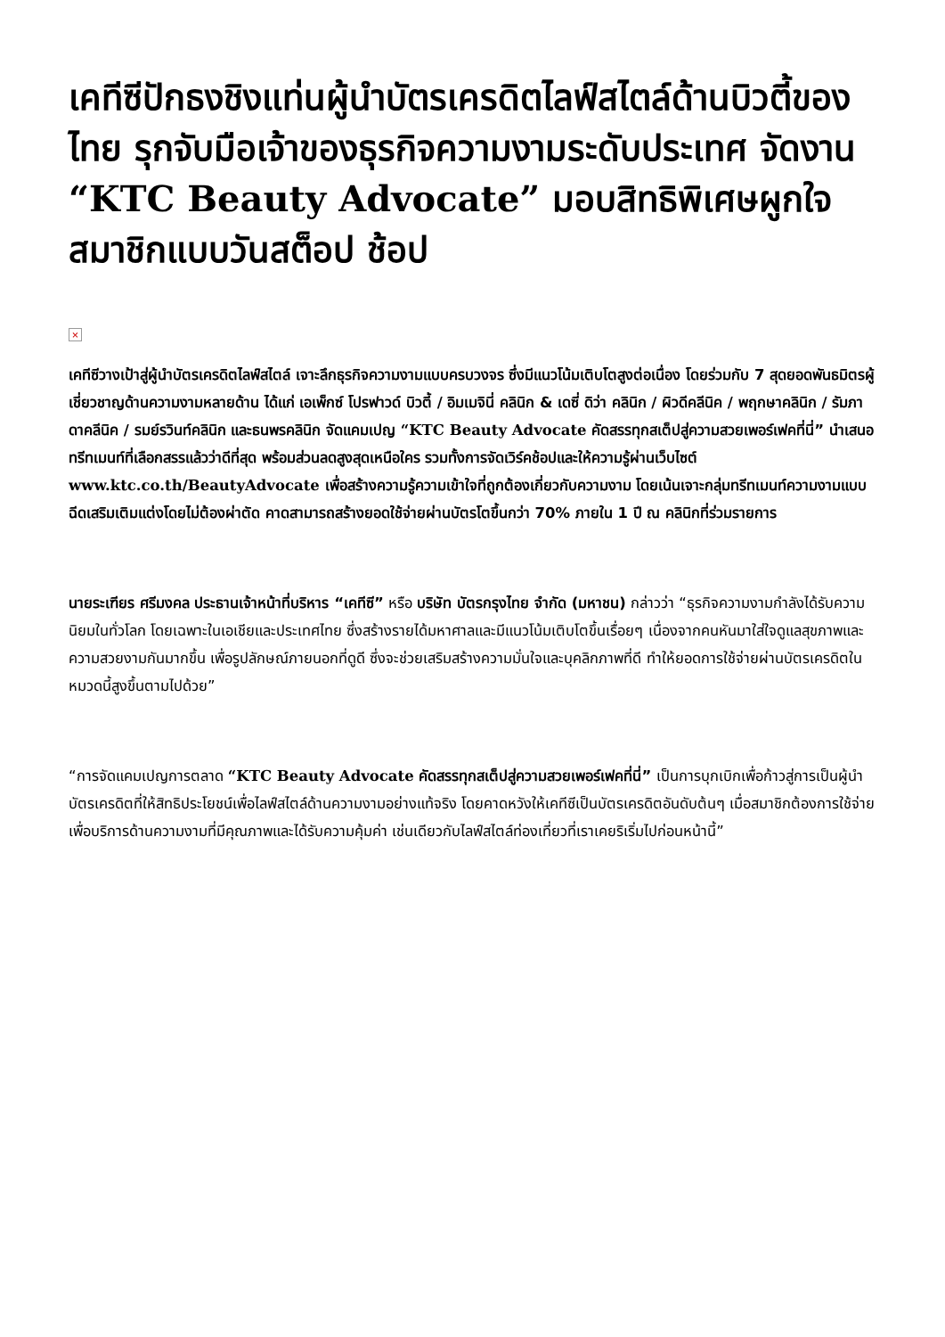เคทีซีปักธงชิงแท่นผู้นำบัตรเครดิตไลฟ์สไตล์ด้านบิวตี้ของไทย รุกจับมือเจ้าของธุรกิจความงามระดับประเทศ จัดงาน “KTC Beauty Advocate” มอบสิทธิพิเศษผูกใจสมาชิกแบบวันสต็อป ช้อป
×
เคทีซีวางเป้าสู่ผู้นำบัตรเครดิตไลฟ์สไตล์ เจาะลึกธุรกิจความงามแบบครบวงจร ซึ่งมีแนวโน้มเติบโตสูงต่อเนื่อง โดยร่วมกับ 7 สุดยอดพันธมิตรผู้เชี่ยวชาญด้านความงามหลายด้าน ได้แก่ เอเพ็กซ์ โปรฟาวด์ บิวตี้ / อิมเมจินี่ คลินิก & เดซี่ ดิว่า คลินิก / ผิวดีคลีนิค / พฤกษาคลินิก / รัมภาดาคลีนิค / รมย์รวินท์คลินิก และธนพรคลินิก จัดแคมเปญ “KTC Beauty Advocate คัดสรรทุกสเต็ปสู่ความสวยเพอร์เฟคที่นี่” นำเสนอทรีทเมนท์ที่เลือกสรรแล้วว่าดีที่สุด พร้อมส่วนลดสูงสุดเหนือใคร รวมทั้งการจัดเวิร์คช้อปและให้ความรู้ผ่านเว็บไซต์ www.ktc.co.th/BeautyAdvocate เพื่อสร้างความรู้ความเข้าใจที่ถูกต้องเกี่ยวกับความงาม โดยเน้นเจาะกลุ่มทรีทเมนท์ความงามแบบฉีดเสริมเติมแต่งโดยไม่ต้องผ่าตัด คาดสามารถสร้างยอดใช้จ่ายผ่านบัตรโตขึ้นกว่า 70% ภายใน 1 ปี ณ คลินิกที่ร่วมรายการ
นายระเฑียร ศรีมงคล ประธานเจ้าหน้าที่บริหาร “เคทีซี” หรือ บริษัท บัตรกรุงไทย จำกัด (มหาชน) กล่าวว่า “ธุรกิจความงามกำลังได้รับความนิยมในทั่วโลก โดยเฉพาะในเอเชียและประเทศไทย ซึ่งสร้างรายได้มหาศาลและมีแนวโน้มเติบโตขึ้นเรื่อยๆ เนื่องจากคนหันมาใส่ใจดูแลสุขภาพและความสวยงามกันมากขึ้น เพื่อรูปลักษณ์ภายนอกที่ดูดี ซึ่งจะช่วยเสริมสร้างความมั่นใจและบุคลิกภาพที่ดี ทำให้ยอดการใช้จ่ายผ่านบัตรเครดิตในหมวดนี้สูงขึ้นตามไปด้วย”
“การจัดแคมเปญการตลาด “KTC Beauty Advocate คัดสรรทุกสเต็ปสู่ความสวยเพอร์เฟคที่นี่” เป็นการบุกเบิกเพื่อก้าวสู่การเป็นผู้นำบัตรเครดิตที่ให้สิทธิประโยชน์เพื่อไลฟ์สไตล์ด้านความงามอย่างแท้จริง โดยคาดหวังให้เคทีซีเป็นบัตรเครดิตอันดับต้นๆ เมื่อสมาชิกต้องการใช้จ่ายเพื่อบริการด้านความงามที่มีคุณภาพและได้รับความคุ้มค่า เช่นเดียวกับไลฟ์สไตล์ท่องเที่ยวที่เราเคยริเริ่มไปก่อนหน้านี้”